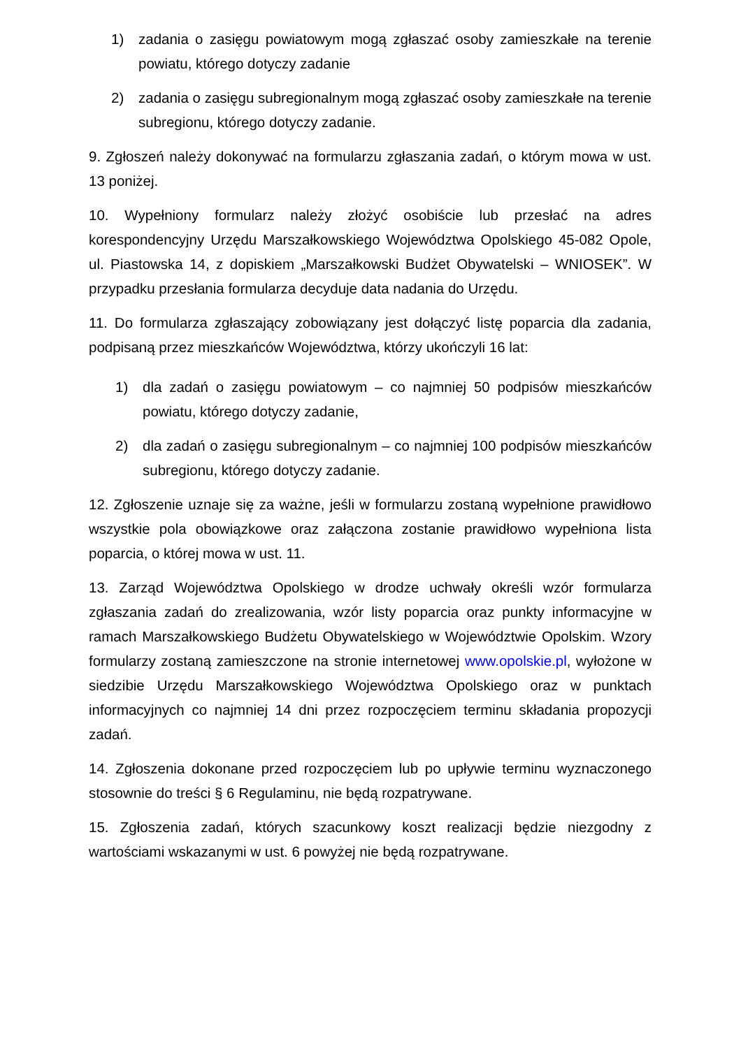1) zadania o zasięgu powiatowym mogą zgłaszać osoby zamieszkałe na terenie powiatu, którego dotyczy zadanie
2) zadania o zasięgu subregionalnym mogą zgłaszać osoby zamieszkałe na terenie subregionu, którego dotyczy zadanie.
9. Zgłoszeń należy dokonywać na formularzu zgłaszania zadań, o którym mowa w ust. 13 poniżej.
10. Wypełniony formularz należy złożyć osobiście lub przesłać na adres korespondencyjny Urzędu Marszałkowskiego Województwa Opolskiego 45-082 Opole, ul. Piastowska 14, z dopiskiem „Marszałkowski Budżet Obywatelski – WNIOSEK”. W przypadku przesłania formularza decyduje data nadania do Urzędu.
11. Do formularza zgłaszający zobowiązany jest dołączyć listę poparcia dla zadania, podpisaną przez mieszkańców Województwa, którzy ukończyli 16 lat:
1) dla zadań o zasięgu powiatowym – co najmniej 50 podpisów mieszkańców powiatu, którego dotyczy zadanie,
2) dla zadań o zasięgu subregionalnym – co najmniej 100 podpisów mieszkańców subregionu, którego dotyczy zadanie.
12. Zgłoszenie uznaje się za ważne, jeśli w formularzu zostaną wypełnione prawidłowo wszystkie pola obowiązkowe oraz załączona zostanie prawidłowo wypełniona lista poparcia, o której mowa w ust. 11.
13. Zarząd Województwa Opolskiego w drodze uchwały określi wzór formularza zgłaszania zadań do zrealizowania, wzór listy poparcia oraz punkty informacyjne w ramach Marszałkowskiego Budżetu Obywatelskiego w Województwie Opolskim. Wzory formularzy zostaną zamieszczone na stronie internetowej www.opolskie.pl, wyłożone w siedzibie Urzędu Marszałkowskiego Województwa Opolskiego oraz w punktach informacyjnych co najmniej 14 dni przez rozpoczęciem terminu składania propozycji zadań.
14. Zgłoszenia dokonane przed rozpoczęciem lub po upływie terminu wyznaczonego stosownie do treści § 6 Regulaminu, nie będą rozpatrywane.
15. Zgłoszenia zadań, których szacunkowy koszt realizacji będzie niezgodny z wartościami wskazanymi w ust. 6 powyżej nie będą rozpatrywane.